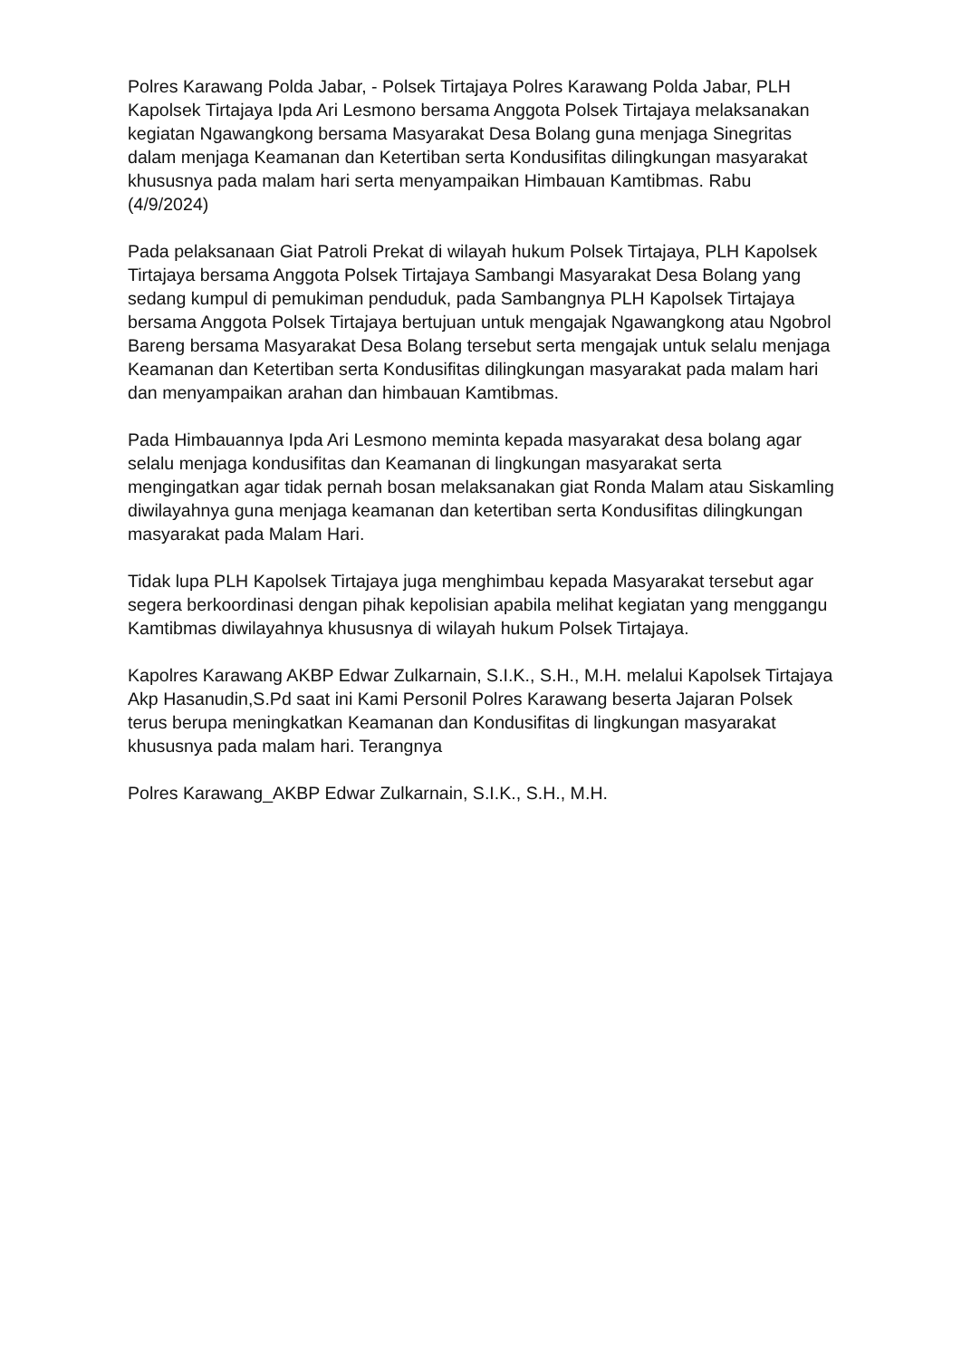Polres Karawang Polda Jabar, - Polsek Tirtajaya Polres Karawang Polda Jabar, PLH Kapolsek Tirtajaya Ipda Ari Lesmono bersama Anggota Polsek Tirtajaya melaksanakan kegiatan Ngawangkong bersama Masyarakat Desa Bolang guna menjaga Sinegritas dalam menjaga Keamanan dan Ketertiban serta Kondusifitas dilingkungan masyarakat khususnya pada malam hari serta menyampaikan Himbauan Kamtibmas. Rabu (4/9/2024)
Pada pelaksanaan Giat Patroli Prekat di wilayah hukum Polsek Tirtajaya, PLH Kapolsek Tirtajaya bersama Anggota Polsek Tirtajaya Sambangi Masyarakat Desa Bolang yang sedang kumpul di pemukiman penduduk, pada Sambangnya PLH Kapolsek Tirtajaya bersama Anggota Polsek Tirtajaya bertujuan untuk mengajak Ngawangkong atau Ngobrol Bareng bersama Masyarakat Desa Bolang tersebut serta mengajak untuk selalu menjaga Keamanan dan Ketertiban serta Kondusifitas dilingkungan masyarakat pada malam hari dan menyampaikan arahan dan himbauan Kamtibmas.
Pada Himbauannya Ipda Ari Lesmono meminta kepada masyarakat desa bolang agar selalu menjaga kondusifitas dan Keamanan di lingkungan masyarakat serta mengingatkan agar tidak pernah bosan melaksanakan giat Ronda Malam atau Siskamling diwilayahnya guna menjaga keamanan dan ketertiban serta Kondusifitas dilingkungan masyarakat pada Malam Hari.
Tidak lupa PLH Kapolsek Tirtajaya juga menghimbau kepada Masyarakat tersebut agar segera berkoordinasi dengan pihak kepolisian apabila melihat kegiatan yang menggangu Kamtibmas diwilayahnya khususnya di wilayah hukum Polsek Tirtajaya.
Kapolres Karawang AKBP Edwar Zulkarnain, S.I.K., S.H., M.H. melalui Kapolsek Tirtajaya Akp Hasanudin,S.Pd saat ini Kami Personil Polres Karawang beserta Jajaran Polsek terus berupa meningkatkan Keamanan dan Kondusifitas di lingkungan masyarakat khususnya pada malam hari. Terangnya
Polres Karawang_AKBP Edwar Zulkarnain, S.I.K., S.H., M.H.